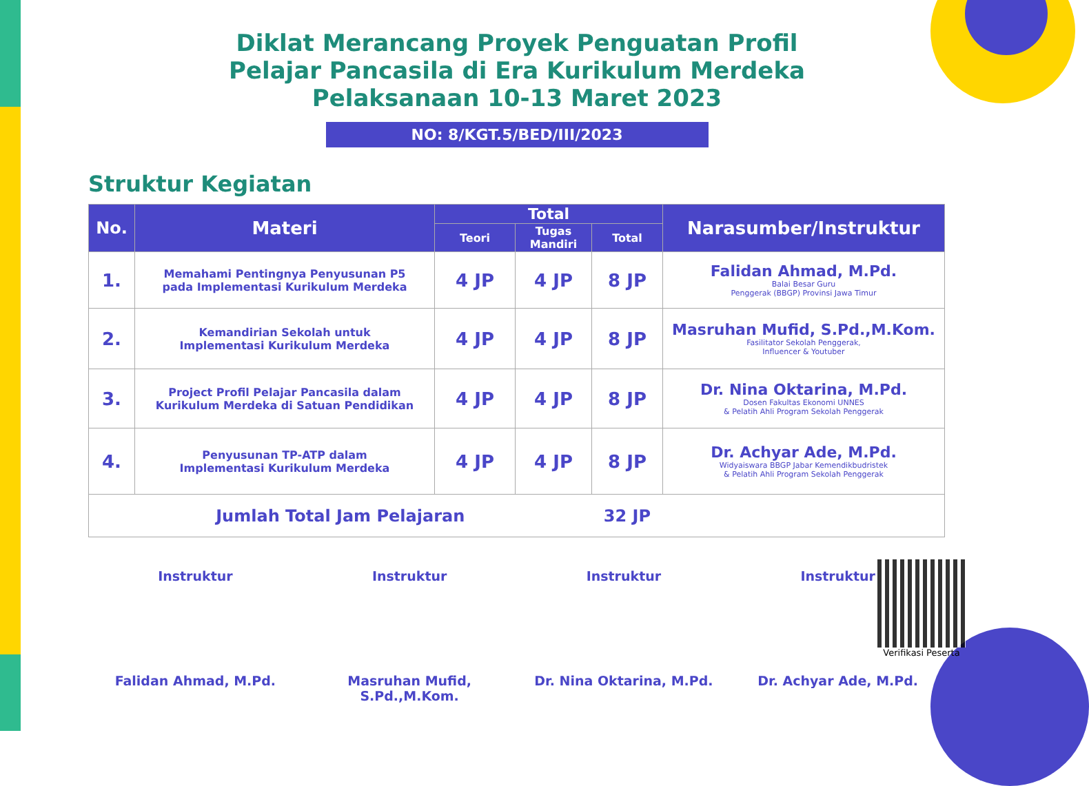Diklat Merancang Proyek Penguatan Profil
Pelajar Pancasila di Era Kurikulum Merdeka
Pelaksanaan 10-13 Maret 2023
NO: 8/KGT.5/BED/III/2023
Struktur Kegiatan
| No. | Materi | Total | | | Narasumber/Instruktur |
| --- | --- | --- | --- | --- | --- |
| | | Teori | Tugas Mandiri | Total | |
| 1. | Memahami Pentingnya Penyusunan P5 pada Implementasi Kurikulum Merdeka | 4 JP | 4 JP | 8 JP | Falidan Ahmad, M.Pd. Balai Besar Guru Penggerak (BBGP) Provinsi Jawa Timur |
| 2. | Kemandirian Sekolah untuk Implementasi Kurikulum Merdeka | 4 JP | 4 JP | 8 JP | Masruhan Mufid, S.Pd.,M.Kom. Fasilitator Sekolah Penggerak, Influencer & Youtuber |
| 3. | Project Profil Pelajar Pancasila dalam Kurikulum Merdeka di Satuan Pendidikan | 4 JP | 4 JP | 8 JP | Dr. Nina Oktarina, M.Pd. Dosen Fakultas Ekonomi UNNES & Pelatih Ahli Program Sekolah Penggerak |
| 4. | Penyusunan TP-ATP dalam Implementasi Kurikulum Merdeka | 4 JP | 4 JP | 8 JP | Dr. Achyar Ade, M.Pd. Widyaiswara BBGP Jabar Kemendikbudristek & Pelatih Ahli Program Sekolah Penggerak |
| Jumlah Total Jam Pelajaran | | | | 32 JP | |
Instruktur
Falidan Ahmad, M.Pd.
Instruktur
Masruhan Mufid, S.Pd.,M.Kom.
Instruktur
Dr. Nina Oktarina, M.Pd.
Instruktur
Dr. Achyar Ade, M.Pd.
Verifikasi Peserta